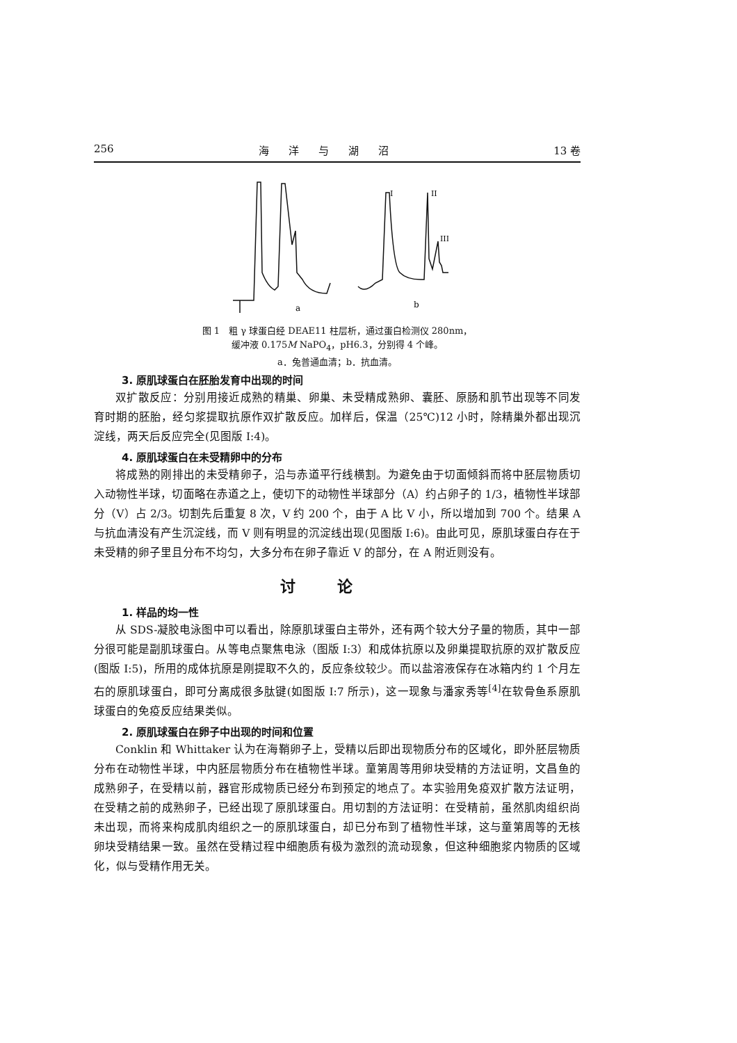256 海洋与湖沼 13 卷
a
b
I
II
III
图 1　粗 γ 球蛋白经 DEAE11 柱层析，通过蛋白检测仪 280nm，
缓冲液 0.175M NaPO<sub>4</sub>，pH6.3，分别得 4 个峰。
a．兔普通血清；b．抗血清。
3. 原肌球蛋白在胚胎发育中出现的时间
双扩散反应：分别用接近成熟的精巢、卵巢、未受精成熟卵、囊胚、原肠和肌节出现等不同发育时期的胚胎，经匀浆提取抗原作双扩散反应。加样后，保温（25℃)12 小时，除精巢外都出现沉淀线，两天后反应完全(见图版 I:4)。
4. 原肌球蛋白在未受精卵中的分布
将成熟的刚排出的未受精卵子，沿与赤道平行线横割。为避免由于切面倾斜而将中胚层物质切入动物性半球，切面略在赤道之上，使切下的动物性半球部分（A）约占卵子的 1/3，植物性半球部分（V）占 2/3。切割先后重复 8 次，V 约 200 个，由于 A 比 V 小，所以增加到 700 个。结果 A 与抗血清没有产生沉淀线，而 V 则有明显的沉淀线出现(见图版 I:6)。由此可见，原肌球蛋白存在于未受精的卵子里且分布不均匀，大多分布在卵子靠近 V 的部分，在 A 附近则没有。
讨论
1. 样品的均一性
从 SDS-凝胶电泳图中可以看出，除原肌球蛋白主带外，还有两个较大分子量的物质，其中一部分很可能是副肌球蛋白。从等电点聚焦电泳（图版 I:3）和成体抗原以及卵巢提取抗原的双扩散反应(图版 I:5)，所用的成体抗原是刚提取不久的，反应条纹较少。而以盐溶液保存在冰箱内约 1 个月左右的原肌球蛋白，即可分离成很多肽键(如图版 I:7 所示)，这一现象与潘家秀等<sup>[4]</sup>在软骨鱼系原肌球蛋白的免疫反应结果类似。
2. 原肌球蛋白在卵子中出现的时间和位置
Conklin 和 Whittaker 认为在海鞘卵子上，受精以后即出现物质分布的区域化，即外胚层物质分布在动物性半球，中内胚层物质分布在植物性半球。童第周等用卵块受精的方法证明，文昌鱼的成熟卵子，在受精以前，器官形成物质已经分布到预定的地点了。本实验用免疫双扩散方法证明，在受精之前的成熟卵子，已经出现了原肌球蛋白。用切割的方法证明：在受精前，虽然肌肉组织尚未出现，而将来构成肌肉组织之一的原肌球蛋白，却已分布到了植物性半球，这与童第周等的无核卵块受精结果一致。虽然在受精过程中细胞质有极为激烈的流动现象，但这种细胞浆内物质的区域化，似与受精作用无关。